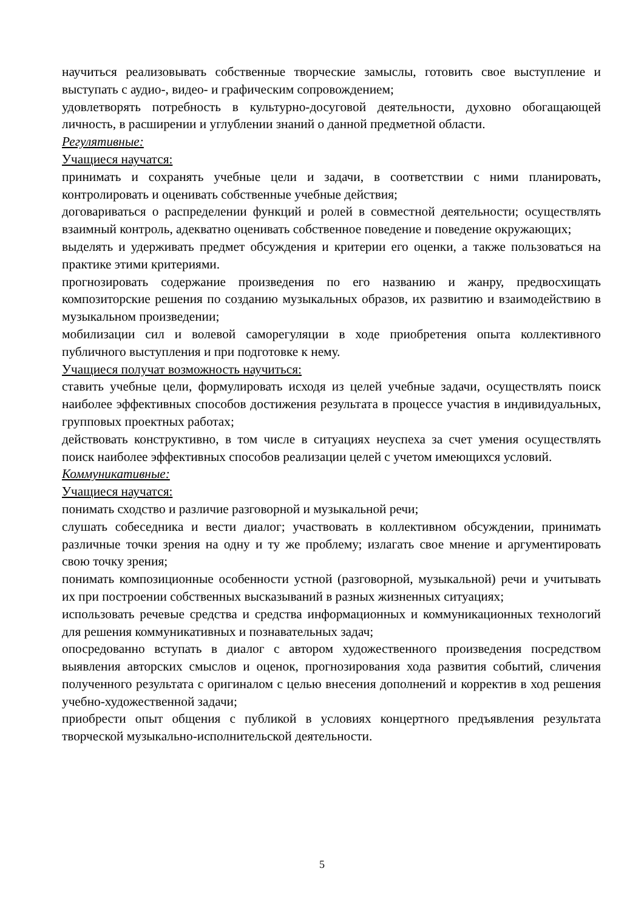научиться реализовывать собственные творческие замыслы, готовить свое выступление и выступать с аудио-, видео- и графическим сопровождением;
удовлетворять потребность в культурно-досуговой деятельности, духовно обогащающей личность, в расширении и углублении знаний о данной предметной области.
Регулятивные:
Учащиеся научатся:
принимать и сохранять учебные цели и задачи, в соответствии с ними планировать, контролировать и оценивать собственные учебные действия;
договариваться о распределении функций и ролей в совместной деятельности; осуществлять взаимный контроль, адекватно оценивать собственное поведение и поведение окружающих;
выделять и удерживать предмет обсуждения и критерии его оценки, а также пользоваться на практике этими критериями.
прогнозировать содержание произведения по его названию и жанру, предвосхищать композиторские решения по созданию музыкальных образов, их развитию и взаимодействию в музыкальном произведении;
мобилизации сил и волевой саморегуляции в ходе приобретения опыта коллективного публичного выступления и при подготовке к нему.
Учащиеся получат возможность научиться:
ставить учебные цели, формулировать исходя из целей учебные задачи, осуществлять поиск наиболее эффективных способов достижения результата в процессе участия в индивидуальных, групповых проектных работах;
действовать конструктивно, в том числе в ситуациях неуспеха за счет умения осуществлять поиск наиболее эффективных способов реализации целей с учетом имеющихся условий.
Коммуникативные:
Учащиеся научатся:
понимать сходство и различие разговорной и музыкальной речи;
слушать собеседника и вести диалог; участвовать в коллективном обсуждении, принимать различные точки зрения на одну и ту же проблему; излагать свое мнение и аргументировать свою точку зрения;
понимать композиционные особенности устной (разговорной, музыкальной) речи и учитывать их при построении собственных высказываний в разных жизненных ситуациях;
использовать речевые средства и средства информационных и коммуникационных технологий для решения коммуникативных и познавательных задач;
опосредованно вступать в диалог с автором художественного произведения посредством выявления авторских смыслов и оценок, прогнозирования хода развития событий, сличения полученного результата с оригиналом с целью внесения дополнений и корректив в ход решения учебно-художественной задачи;
приобрести опыт общения с публикой в условиях концертного предъявления результата творческой музыкально-исполнительской деятельности.
5